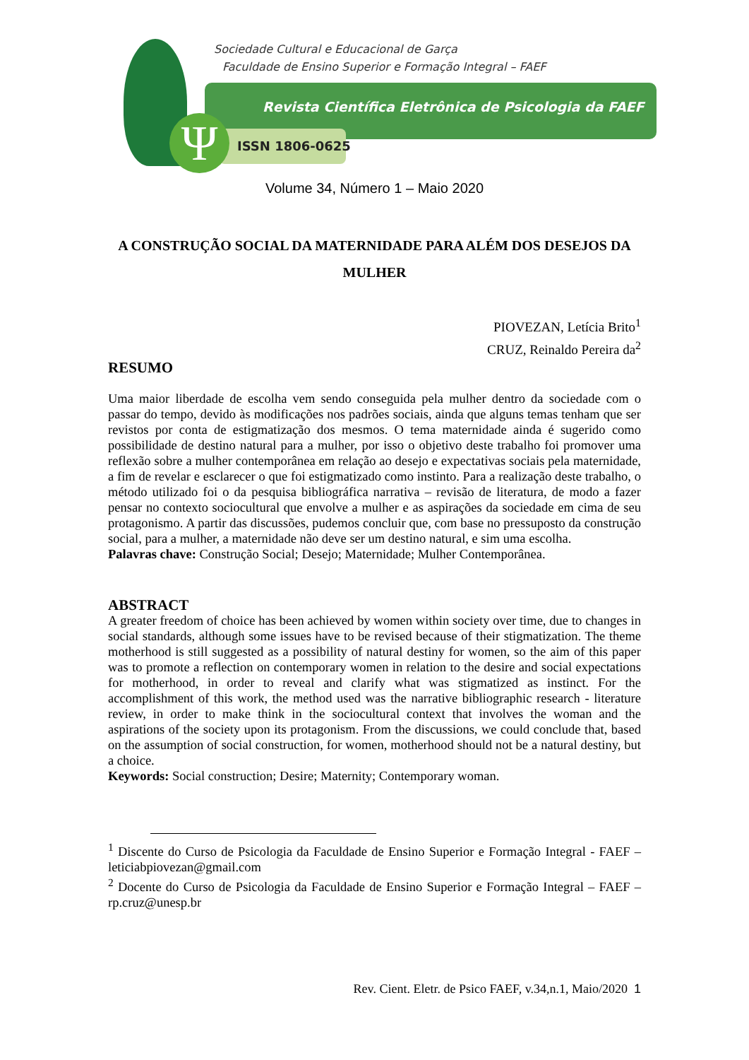Ψ
Sociedade Cultural e Educacional de Garça
Faculdade de Ensino Superior e Formação Integral – FAEF
Revista Científica Eletrônica de Psicologia da FAEF
ISSN 1806-0625
Volume 34, Número 1 – Maio 2020
A CONSTRUÇÃO SOCIAL DA MATERNIDADE PARA ALÉM DOS DESEJOS DA MULHER
PIOVEZAN, Letícia Brito<sup>1</sup>
CRUZ, Reinaldo Pereira da<sup>2</sup>
RESUMO
Uma maior liberdade de escolha vem sendo conseguida pela mulher dentro da sociedade com o passar do tempo, devido às modificações nos padrões sociais, ainda que alguns temas tenham que ser revistos por conta de estigmatização dos mesmos. O tema maternidade ainda é sugerido como possibilidade de destino natural para a mulher, por isso o objetivo deste trabalho foi promover uma reflexão sobre a mulher contemporânea em relação ao desejo e expectativas sociais pela maternidade, a fim de revelar e esclarecer o que foi estigmatizado como instinto. Para a realização deste trabalho, o método utilizado foi o da pesquisa bibliográfica narrativa – revisão de literatura, de modo a fazer pensar no contexto sociocultural que envolve a mulher e as aspirações da sociedade em cima de seu protagonismo. A partir das discussões, pudemos concluir que, com base no pressuposto da construção social, para a mulher, a maternidade não deve ser um destino natural, e sim uma escolha.
Palavras chave: Construção Social; Desejo; Maternidade; Mulher Contemporânea.
ABSTRACT
A greater freedom of choice has been achieved by women within society over time, due to changes in social standards, although some issues have to be revised because of their stigmatization. The theme motherhood is still suggested as a possibility of natural destiny for women, so the aim of this paper was to promote a reflection on contemporary women in relation to the desire and social expectations for motherhood, in order to reveal and clarify what was stigmatized as instinct. For the accomplishment of this work, the method used was the narrative bibliographic research - literature review, in order to make think in the sociocultural context that involves the woman and the aspirations of the society upon its protagonism. From the discussions, we could conclude that, based on the assumption of social construction, for women, motherhood should not be a natural destiny, but a choice.
Keywords: Social construction; Desire; Maternity; Contemporary woman.
<sup>1</sup> Discente do Curso de Psicologia da Faculdade de Ensino Superior e Formação Integral - FAEF – leticiabpiovezan@gmail.com
<sup>2</sup> Docente do Curso de Psicologia da Faculdade de Ensino Superior e Formação Integral – FAEF – rp.cruz@unesp.br
Rev. Cient. Eletr. de Psico FAEF, v.34,n.1, Maio/2020 1